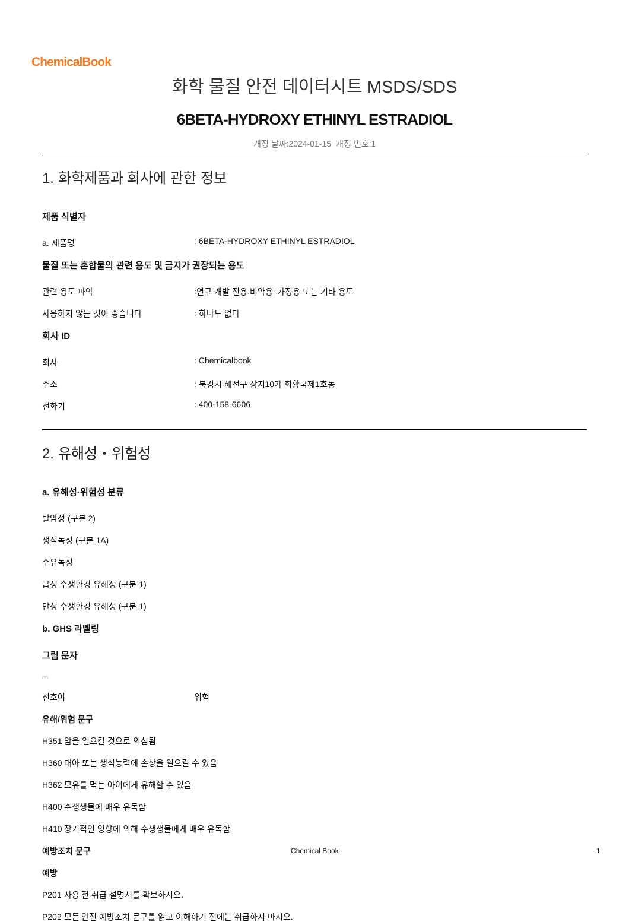ChemicalBook
화학 물질 안전 데이터시트 MSDS/SDS
6BETA-HYDROXY ETHINYL ESTRADIOL
개정 날짜:2024-01-15 개정 번호:1
1. 화학제품과 회사에 관한 정보
제품 식별자
a. 제품명: 6BETA-HYDROXY ETHINYL ESTRADIOL
물질 또는 혼합물의 관련 용도 및 금지가 권장되는 용도
관련 용도 파악:연구 개발 전용.비약용, 가정용 또는 기타 용도
사용하지 않는 것이 좋습니다: 하나도 없다
회사 ID
회사: Chemicalbook
주소: 북경시 해전구 상지10가 회황국제1호동
전화기: 400-158-6606
2. 유해성・위험성
a. 유해성·위험성 분류
발암성 (구분 2)
생식독성 (구분 1A)
수유독성
급성 수생환경 유해성 (구분 1)
만성 수생환경 유해성 (구분 1)
b. GHS 라벨링
그림 문자
□□
신호어 위험
유해/위험 문구
H351 암을 일으킬 것으로 의심됨
H360 태아 또는 생식능력에 손상을 일으킬 수 있음
H362 모유를 먹는 아이에게 유해할 수 있음
H400 수생생물에 매우 유독함
H410 장기적인 영향에 의해 수생생물에게 매우 유독함
예방조치 문구
예방
P201 사용 전 취급 설명서를 확보하시오.
P202 모든 안전 예방조치 문구를 읽고 이해하기 전에는 취급하지 마시오.
Chemical Book 1